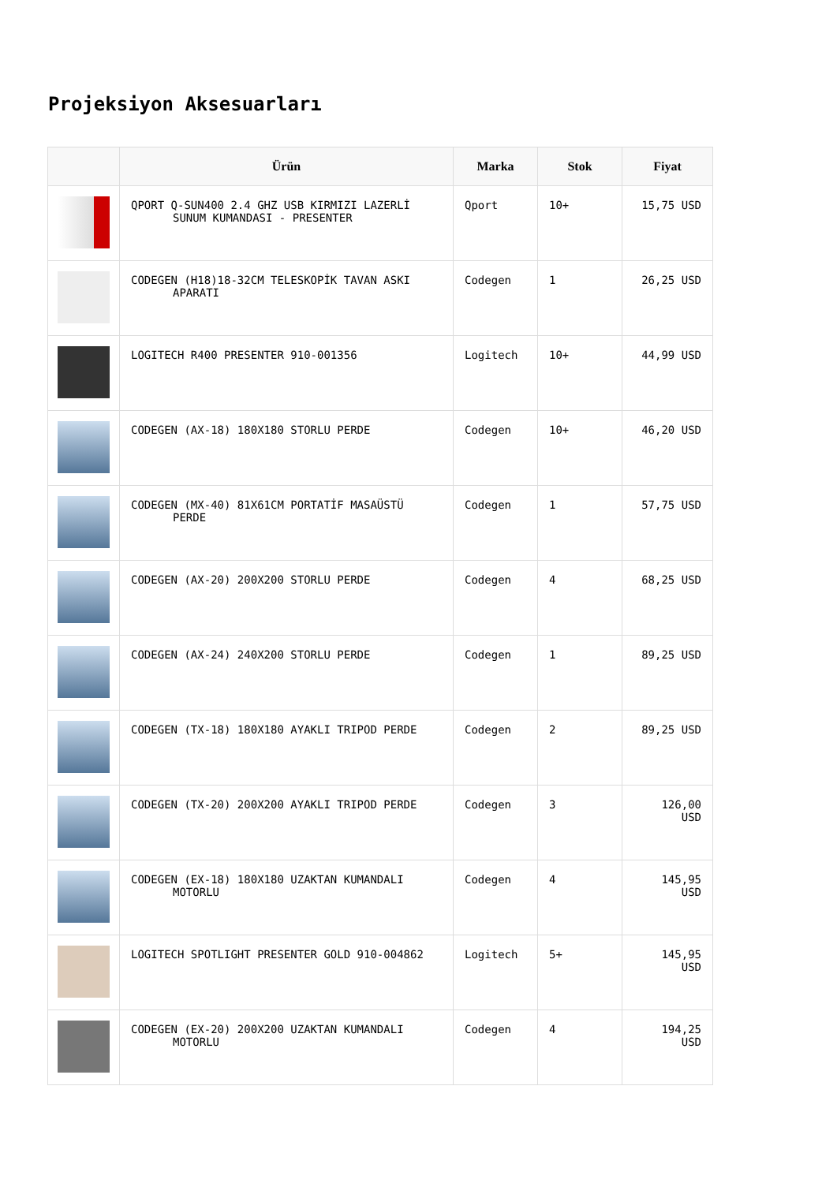Projeksiyon Aksesuarları
| | Ürün | Marka | Stok | Fiyat |
| --- | --- | --- | --- | --- |
| | QPORT Q-SUN400 2.4 GHZ USB KIRMIZI LAZERLİ SUNUM KUMANDASI - PRESENTER | Qport | 10+ | 15,75 USD |
| | CODEGEN (H18)18-32CM TELESKOPİK TAVAN ASKI APARATI | Codegen | 1 | 26,25 USD |
| | LOGITECH R400 PRESENTER 910-001356 | Logitech | 10+ | 44,99 USD |
| | CODEGEN (AX-18) 180X180 STORLU PERDE | Codegen | 10+ | 46,20 USD |
| | CODEGEN (MX-40) 81X61CM PORTATİF MASAÜSTÜ PERDE | Codegen | 1 | 57,75 USD |
| | CODEGEN (AX-20) 200X200 STORLU PERDE | Codegen | 4 | 68,25 USD |
| | CODEGEN (AX-24) 240X200 STORLU PERDE | Codegen | 1 | 89,25 USD |
| | CODEGEN (TX-18) 180X180 AYAKLI TRIPOD PERDE | Codegen | 2 | 89,25 USD |
| | CODEGEN (TX-20) 200X200 AYAKLI TRIPOD PERDE | Codegen | 3 | 126,00 USD |
| | CODEGEN (EX-18) 180X180 UZAKTAN KUMANDALI MOTORLU | Codegen | 4 | 145,95 USD |
| | LOGITECH SPOTLIGHT PRESENTER GOLD 910-004862 | Logitech | 5+ | 145,95 USD |
| | CODEGEN (EX-20) 200X200 UZAKTAN KUMANDALI MOTORLU | Codegen | 4 | 194,25 USD |